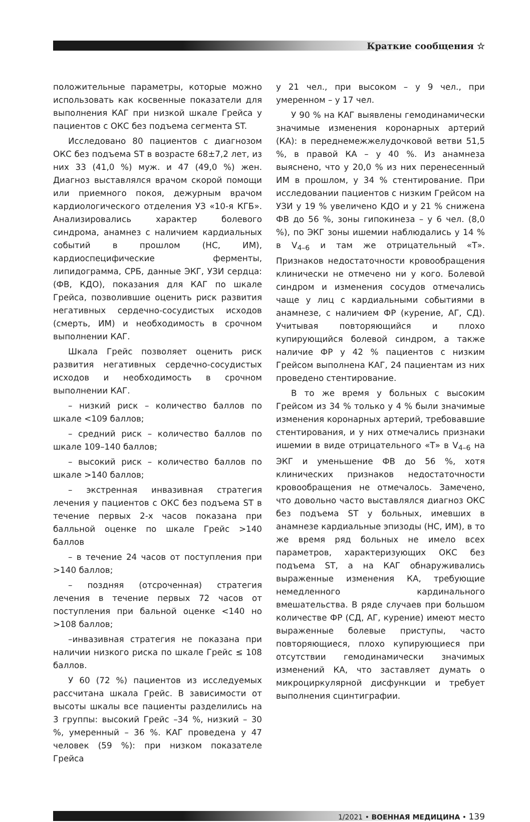Краткие сообщения ☆
положительные параметры, которые можно использовать как косвенные показатели для выполнения КАГ при низкой шкале Грейса у пациентов с ОКС без подъема сегмента ST.
Исследовано 80 пациентов с диагнозом ОКС без подъема ST в возрасте 68±7,2 лет, из них 33 (41,0 %) муж. и 47 (49,0 %) жен. Диагноз выставлялся врачом скорой помощи или приемного покоя, дежурным врачом кардиологического отделения УЗ «10-я КГБ». Анализировались характер болевого синдрома, анамнез с наличием кардиальных событий в прошлом (НС, ИМ), кардиоспецифические ферменты, липидограмма, СРБ, данные ЭКГ, УЗИ сердца: (ФВ, КДО), показания для КАГ по шкале Грейса, позволившие оценить риск развития негативных сердечно-сосудистых исходов (смерть, ИМ) и необходимость в срочном выполнении КАГ.
Шкала Грейс позволяет оценить риск развития негативных сердечно-сосудистых исходов и необходимость в срочном выполнении КАГ.
– низкий риск – количество баллов по шкале <109 баллов;
– средний риск – количество баллов по шкале 109–140 баллов;
– высокий риск – количество баллов по шкале >140 баллов;
– экстренная инвазивная стратегия лечения у пациентов с ОКС без подъема ST в течение первых 2-х часов показана при балльной оценке по шкале Грейс >140 баллов
– в течение 24 часов от поступления при >140 баллов;
– поздняя (отсроченная) стратегия лечения в течение первых 72 часов от поступления при бальной оценке <140 но >108 баллов;
–инвазивная стратегия не показана при наличии низкого риска по шкале Грейс ≤ 108 баллов.
У 60 (72 %) пациентов из исследуемых рассчитана шкала Грейс. В зависимости от высоты шкалы все пациенты разделились на 3 группы: высокий Грейс –34 %, низкий – 30 %, умеренный – 36 %. КАГ проведена у 47 человек (59 %): при низком показателе Грейса
у 21 чел., при высоком – у 9 чел., при умеренном – у 17 чел.
У 90 % на КАГ выявлены гемодинамически значимые изменения коронарных артерий (КА): в переднемежжелудочковой ветви 51,5 %, в правой КА – у 40 %. Из анамнеза выяснено, что у 20,0 % из них перенесенный ИМ в прошлом, у 34 % стентирование. При исследовании пациентов с низким Грейсом на УЗИ у 19 % увеличено КДО и у 21 % снижена ФВ до 56 %, зоны гипокинеза – у 6 чел. (8,0 %), по ЭКГ зоны ишемии наблюдались у 14 % в V<sub>4–6</sub> и там же отрицательный «Т». Признаков недостаточности кровообращения клинически не отмечено ни у кого. Болевой синдром и изменения сосудов отмечались чаще у лиц с кардиальными событиями в анамнезе, с наличием ФР (курение, АГ, СД). Учитывая повторяющийся и плохо купирующийся болевой синдром, а также наличие ФР у 42 % пациентов с низким Грейсом выполнена КАГ, 24 пациентам из них проведено стентирование.
В то же время у больных с высоким Грейсом из 34 % только у 4 % были значимые изменения коронарных артерий, требовавшие стентирования, и у них отмечались признаки ишемии в виде отрицательного «Т» в V<sub>4–6</sub> на ЭКГ и уменьшение ФВ до 56 %, хотя клинических признаков недостаточности кровообращения не отмечалось. Замечено, что довольно часто выставлялся диагноз ОКС без подъема ST у больных, имевших в анамнезе кардиальные эпизоды (НС, ИМ), в то же время ряд больных не имело всех параметров, характеризующих ОКС без подъема ST, а на КАГ обнаруживались выраженные изменения КА, требующие немедленного кардинального вмешательства. В ряде случаев при большом количестве ФР (СД, АГ, курение) имеют место выраженные болевые приступы, часто повторяющиеся, плохо купирующиеся при отсутствии гемодинамически значимых изменений КА, что заставляет думать о микроциркулярной дисфункции и требует выполнения сцинтиграфии.
1/2021 • ВОЕННАЯ МЕДИЦИНА • 139